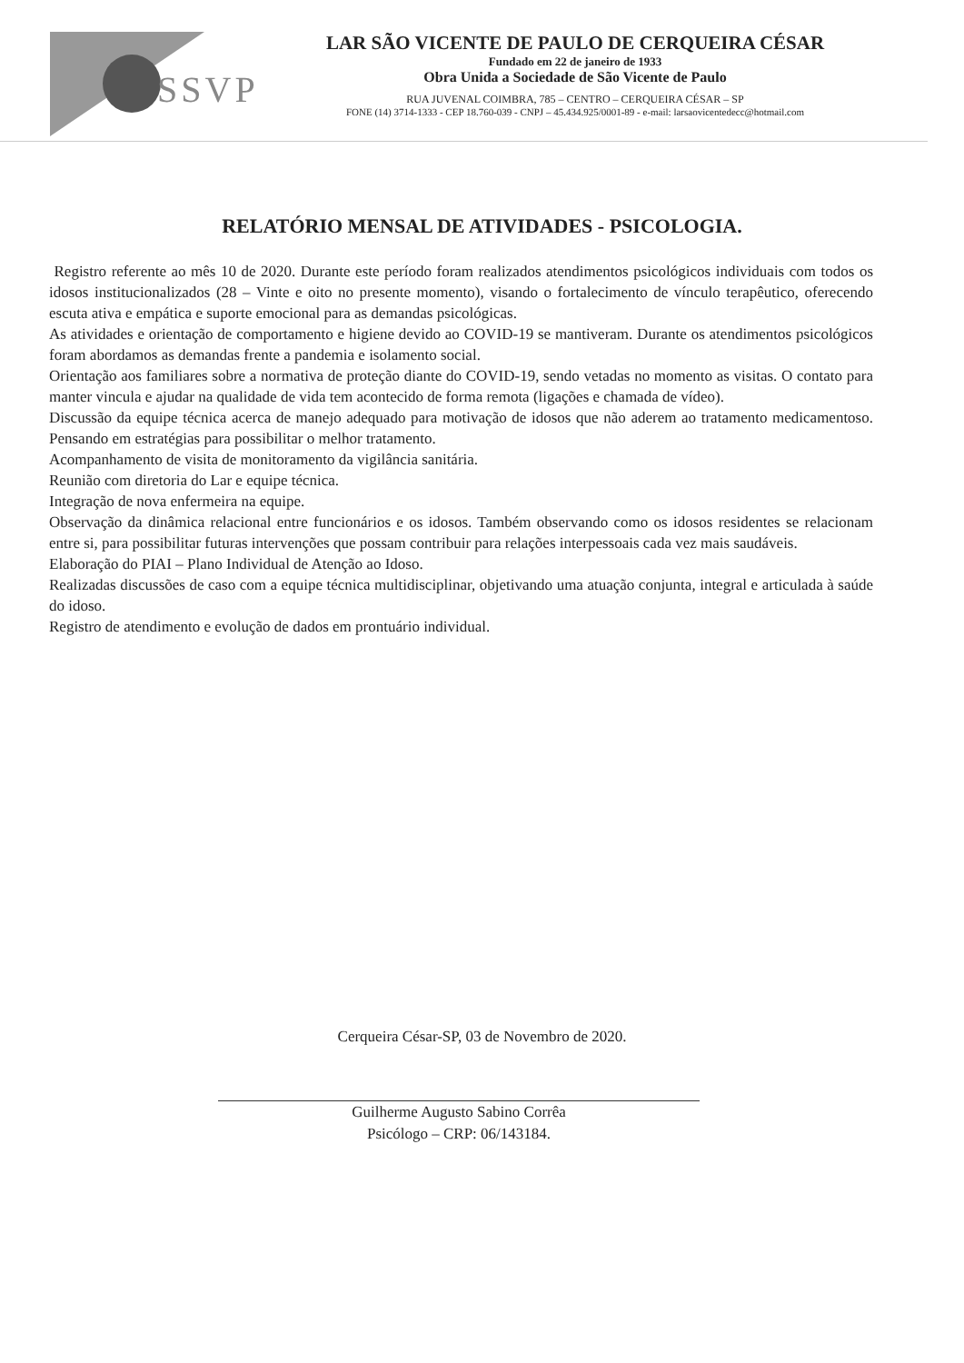SSVP
LAR SÃO VICENTE DE PAULO DE CERQUEIRA CÉSAR
Fundado em 22 de janeiro de 1933
Obra Unida a Sociedade de São Vicente de Paulo
RUA JUVENAL COIMBRA, 785 – CENTRO – CERQUEIRA CÉSAR – SP
FONE (14) 3714-1333 - CEP 18.760-039 - CNPJ – 45.434.925/0001-89 - e-mail: larsaovicentedecc@hotmail.com
RELATÓRIO MENSAL DE ATIVIDADES - PSICOLOGIA.
Registro referente ao mês 10 de 2020. Durante este período foram realizados atendimentos psicológicos individuais com todos os idosos institucionalizados (28 – Vinte e oito no presente momento), visando o fortalecimento de vínculo terapêutico, oferecendo escuta ativa e empática e suporte emocional para as demandas psicológicas.
As atividades e orientação de comportamento e higiene devido ao COVID-19 se mantiveram. Durante os atendimentos psicológicos foram abordamos as demandas frente a pandemia e isolamento social.
Orientação aos familiares sobre a normativa de proteção diante do COVID-19, sendo vetadas no momento as visitas. O contato para manter vincula e ajudar na qualidade de vida tem acontecido de forma remota (ligações e chamada de vídeo).
Discussão da equipe técnica acerca de manejo adequado para motivação de idosos que não aderem ao tratamento medicamentoso. Pensando em estratégias para possibilitar o melhor tratamento.
Acompanhamento de visita de monitoramento da vigilância sanitária.
Reunião com diretoria do Lar e equipe técnica.
Integração de nova enfermeira na equipe.
Observação da dinâmica relacional entre funcionários e os idosos. Também observando como os idosos residentes se relacionam entre si, para possibilitar futuras intervenções que possam contribuir para relações interpessoais cada vez mais saudáveis.
Elaboração do PIAI – Plano Individual de Atenção ao Idoso.
Realizadas discussões de caso com a equipe técnica multidisciplinar, objetivando uma atuação conjunta, integral e articulada à saúde do idoso.
Registro de atendimento e evolução de dados em prontuário individual.
Cerqueira César-SP, 03 de Novembro de 2020.
Guilherme Augusto Sabino Corrêa
Psicólogo – CRP: 06/143184.